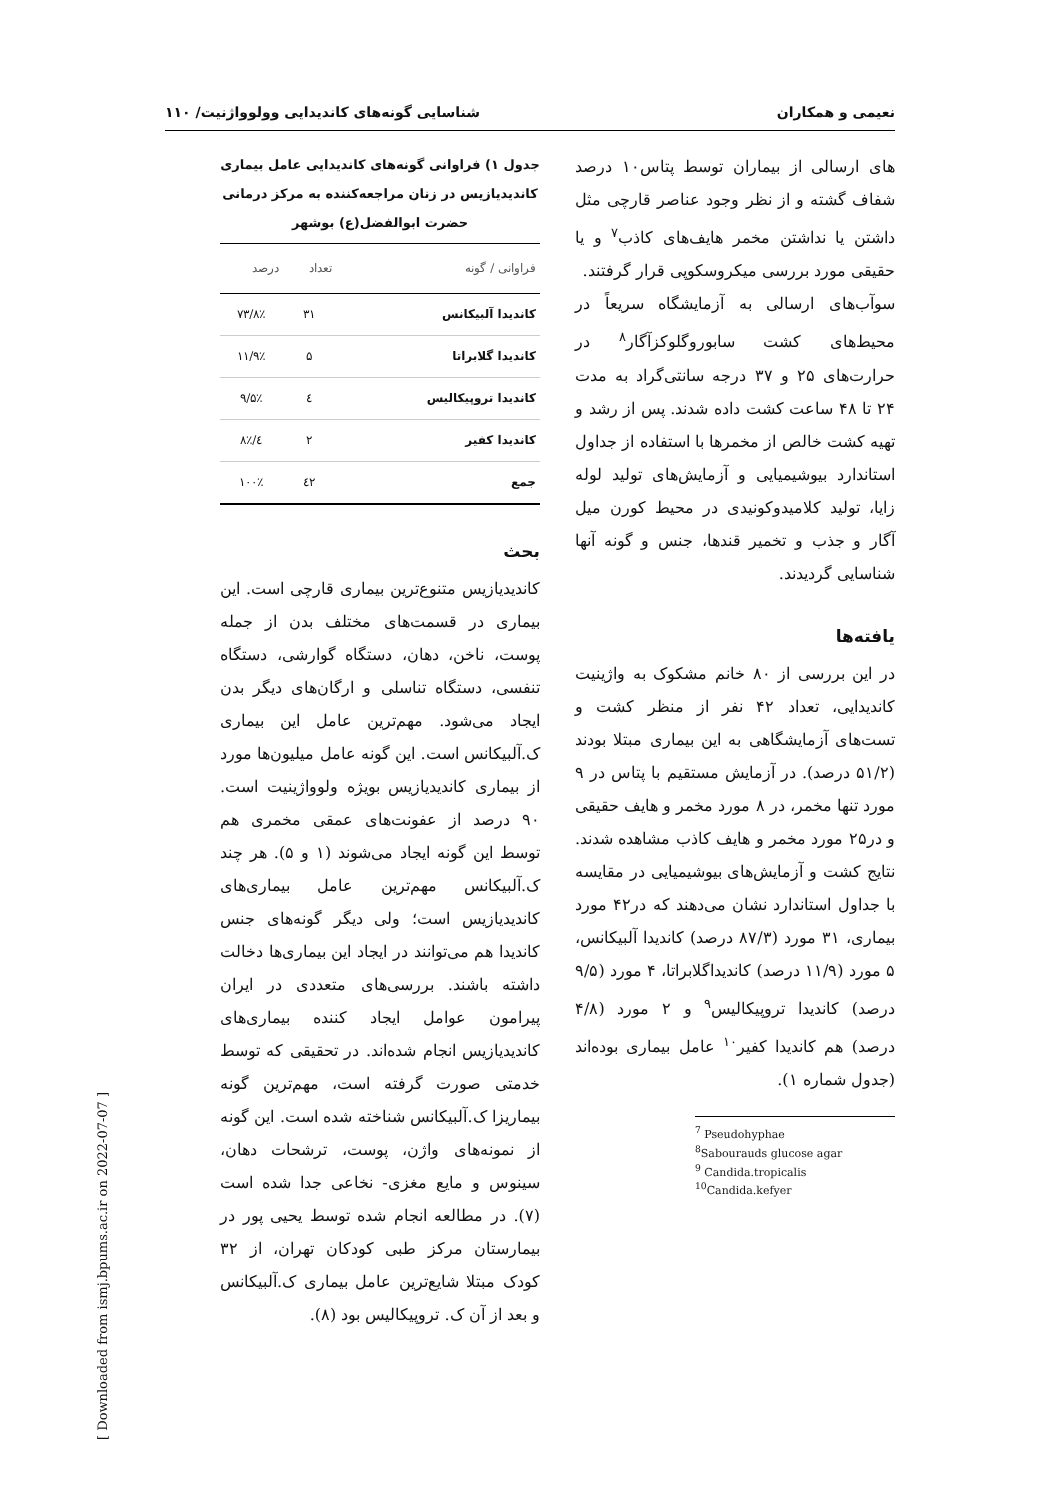نعیمی و همکاران شناسایی گونه‌های کاندیدایی وولوواژنیت/ ۱۱۰
های ارسالی از بیماران توسط پتاس۱۰ درصد شفاف گشته و از نظر وجود عناصر قارچی مثل داشتن یا نداشتن مخمر هایف‌های کاذب<sup>۷</sup> و یا حقیقی مورد بررسی میکروسکوپی قرار گرفتند.
سوآب‌های ارسالی به آزمایشگاه سریعاً در محیط‌های کشت سابوروگلوکزآگار<sup>۸</sup> در حرارت‌های ۲۵ و ۳۷ درجه سانتی‌گراد به مدت ۲۴ تا ۴۸ ساعت کشت داده شدند. پس از رشد و تهیه کشت خالص از مخمرها با استفاده از جداول استاندارد بیوشیمیایی و آزمایش‌های تولید لوله زایا، تولید کلامیدوکونیدی در محیط کورن میل آگار و جذب و تخمیر قندها، جنس و گونه آنها شناسایی گردیدند.
یافته‌ها
در این بررسی از ۸۰ خانم مشکوک به واژینیت کاندیدایی، تعداد ۴۲ نفر از منظر کشت و تست‌های آزمایشگاهی به این بیماری مبتلا بودند (۵۱/۲ درصد). در آزمایش مستقیم با پتاس در ۹ مورد تنها مخمر، در ۸ مورد مخمر و هایف حقیقی و در۲۵ مورد مخمر و هایف کاذب مشاهده شدند. نتایج کشت و آزمایش‌های بیوشیمیایی در مقایسه با جداول استاندارد نشان می‌دهند که در۴۲ مورد بیماری، ۳۱ مورد (۸۷/۳ درصد) کاندیدا آلبیکانس، ۵ مورد (۱۱/۹ درصد) کاندیداگلابراتا، ۴ مورد (۹/۵ درصد) کاندیدا تروپیکالیس<sup>۹</sup> و ۲ مورد (۴/۸ درصد) هم کاندیدا کفیر<sup>۱۰</sup> عامل بیماری بوده‌اند (جدول شماره ۱).
<sup>7</sup> Pseudohyphae
<sup>8</sup> Sabourauds glucose agar
<sup>9</sup> Candida.tropicalis
<sup>10</sup> Candida.kefyer
جدول ۱) فراوانی گونه‌های کاندیدایی عامل بیماری کاندیدیازیس در زنان مراجعه‌کننده به مرکز درمانی حضرت ابوالفضل(ع) بوشهر
| فراوانی / گونه | تعداد | درصد |
| --- | --- | --- |
| کاندیدا آلبیکانس | ۳۱ | ۷۳/۸٪ |
| کاندیدا گلابراتا | ۵ | ۱۱/۹٪ |
| کاندیدا تروپیکالیس | ٤ | ۹/۵٪ |
| کاندیدا کفیر | ۲ | ٤/۸٪ |
| جمع | ٤۲ | ۱۰۰٪ |
بحث
کاندیدیازیس متنوع‌ترین بیماری قارچی است. این بیماری در قسمت‌های مختلف بدن از جمله پوست، ناخن، دهان، دستگاه گوارشی، دستگاه تنفسی، دستگاه تناسلی و ارگان‌های دیگر بدن ایجاد می‌شود. مهم‌ترین عامل این بیماری ک.آلبیکانس است. این گونه عامل میلیون‌ها مورد از بیماری کاندیدیازیس بویژه ولوواژینیت است. ۹۰ درصد از عفونت‌های عمقی مخمری هم توسط این گونه ایجاد می‌شوند (۱ و ۵). هر چند ک.آلبیکانس مهم‌ترین عامل بیماری‌های کاندیدیازیس است؛ ولی دیگر گونه‌های جنس کاندیدا هم می‌توانند در ایجاد این بیماری‌ها دخالت داشته باشند. بررسی‌های متعددی در ایران پیرامون عوامل ایجاد کننده بیماری‌های کاندیدیازیس انجام شده‌اند. در تحقیقی که توسط خدمتی صورت گرفته است، مهم‌ترین گونه بیماریزا ک.آلبیکانس شناخته شده است. این گونه از نمونه‌های واژن، پوست، ترشحات دهان، سینوس و مایع مغزی- نخاعی جدا شده است (۷). در مطالعه انجام شده توسط یحیی پور در بیمارستان مرکز طبی کودکان تهران، از ۳۲ کودک مبتلا شایع‌ترین عامل بیماری ک.آلبیکانس و بعد از آن ک. تروپیکالیس بود (۸).
[ Downloaded from ismj.bpums.ac.ir on 2022-07-07 ]